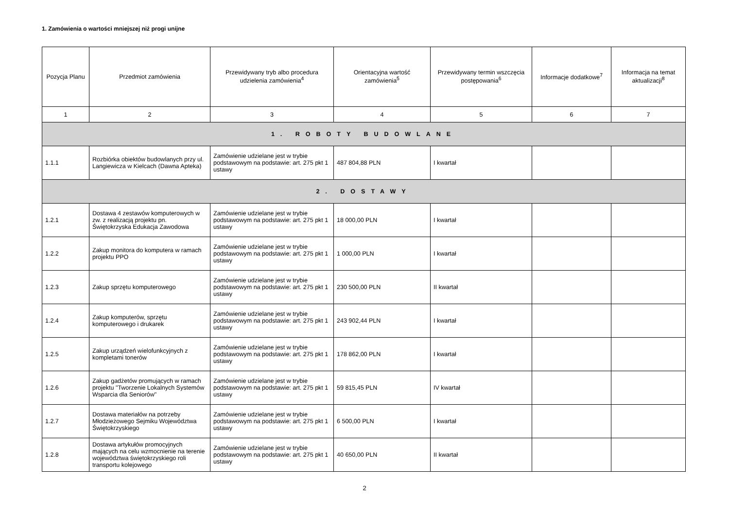1. Zamówienia o wartości mniejszej niż progi unijne
| Pozycja Planu | Przedmiot zamówienia | Przewidywany tryb albo procedura udzielenia zamówienia<sup>4</sup> | Orientacyjna wartość zamówienia<sup>5</sup> | Przewidywany termin wszczęcia postępowania<sup>6</sup> | Informacje dodatkowe<sup>7</sup> | Informacja na temat aktualizacji<sup>8</sup> |
| --- | --- | --- | --- | --- | --- | --- |
| 1 | 2 | 3 | 4 | 5 | 6 | 7 |
| 1. ROBOTY BUDOWLANE | | | | | | |
| 1.1.1 | Rozbiórka obiektów budowlanych przy ul. Langiewicza w Kielcach (Dawna Apteka) | Zamówienie udzielane jest w trybie podstawowym na podstawie: art. 275 pkt 1 ustawy | 487 804,88 PLN | I kwartał | | |
| 2. DOSTAWY | | | | | | |
| 1.2.1 | Dostawa 4 zestawów komputerowych w zw. z realizacją projektu pn. Świętokrzyska Edukacja Zawodowa | Zamówienie udzielane jest w trybie podstawowym na podstawie: art. 275 pkt 1 ustawy | 18 000,00 PLN | I kwartał | | |
| 1.2.2 | Zakup monitora do komputera w ramach projektu PPO | Zamówienie udzielane jest w trybie podstawowym na podstawie: art. 275 pkt 1 ustawy | 1 000,00 PLN | I kwartał | | |
| 1.2.3 | Zakup sprzętu komputerowego | Zamówienie udzielane jest w trybie podstawowym na podstawie: art. 275 pkt 1 ustawy | 230 500,00 PLN | II kwartał | | |
| 1.2.4 | Zakup komputerów, sprzętu komputerowego i drukarek | Zamówienie udzielane jest w trybie podstawowym na podstawie: art. 275 pkt 1 ustawy | 243 902,44 PLN | I kwartał | | |
| 1.2.5 | Zakup urządzeń wielofunkcyjnych z kompletami tonerów | Zamówienie udzielane jest w trybie podstawowym na podstawie: art. 275 pkt 1 ustawy | 178 862,00 PLN | I kwartał | | |
| 1.2.6 | Zakup gadżetów promujących w ramach projektu "Tworzenie Lokalnych Systemów Wsparcia dla Seniorów" | Zamówienie udzielane jest w trybie podstawowym na podstawie: art. 275 pkt 1 ustawy | 59 815,45 PLN | IV kwartał | | |
| 1.2.7 | Dostawa materiałów na potrzeby Młodzieżowego Sejmiku Województwa Świętokrzyskiego | Zamówienie udzielane jest w trybie podstawowym na podstawie: art. 275 pkt 1 ustawy | 6 500,00 PLN | I kwartał | | |
| 1.2.8 | Dostawa artykułów promocyjnych mających na celu wzmocnienie na terenie województwa świętokrzyskiego roli transportu kolejowego | Zamówienie udzielane jest w trybie podstawowym na podstawie: art. 275 pkt 1 ustawy | 40 650,00 PLN | II kwartał | | |
2